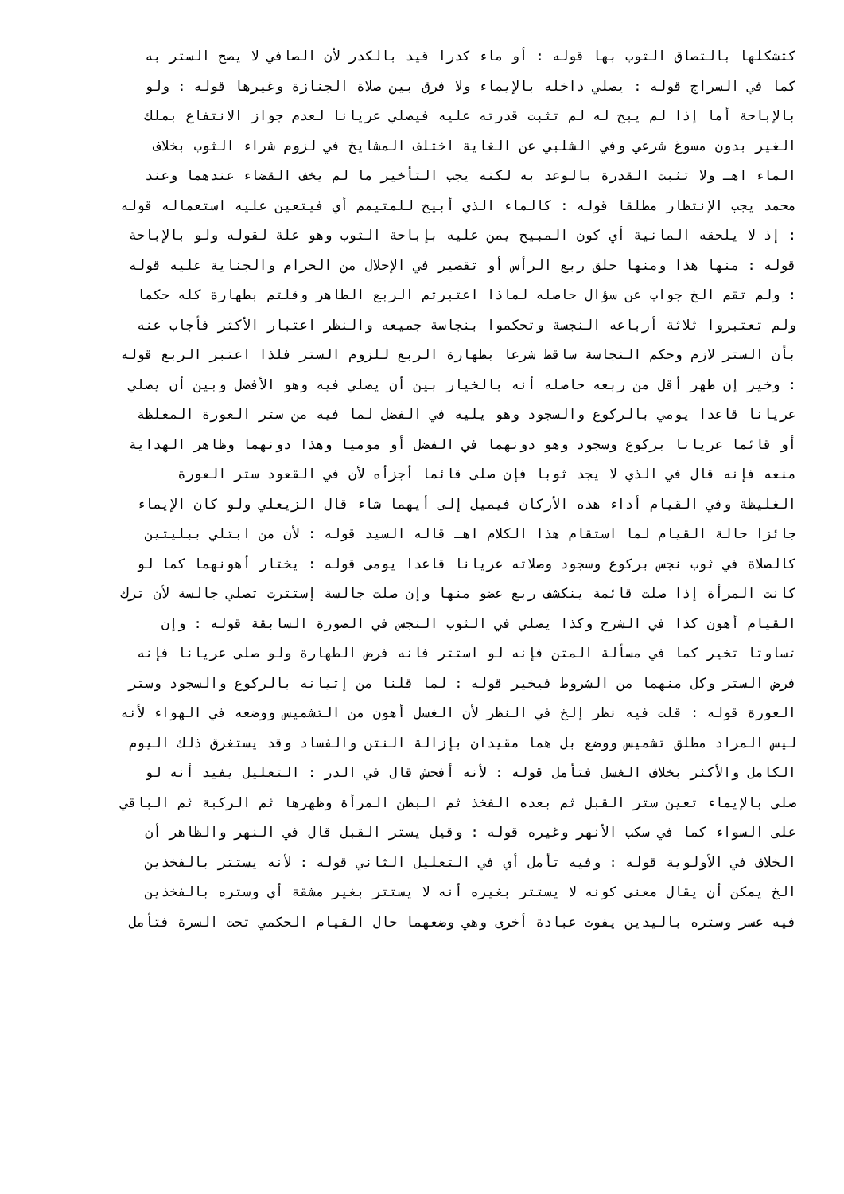كتشكلها بالتصاق الثوب بها قوله : أو ماء كدرا قيد بالكدر لأن الصافي لا يصح الستر به
كما في السراج قوله : يصلي داخله بالإيماء ولا فرق بين صلاة الجنازة وغيرها قوله : ولو
بالإباحة أما إذا لم يبح له لم تثبت قدرته عليه فيصلي عريانا لعدم جواز الانتفاع بملك
الغير بدون مسوغ شرعي وفي الشلبي عن الغاية اختلف المشايخ في لزوم شراء الثوب بخلاف
الماء اهـ ولا تثبت القدرة بالوعد به لكنه يجب التأخير ما لم يخف القضاء عندهما وعند
محمد يجب الإنتظار مطلقا قوله : كالماء الذي أبيح للمتيمم أي فيتعين عليه استعماله قوله
: إذ لا يلحقه المانية أي كون المبيح يمن عليه بإباحة الثوب وهو علة لقوله ولو بالإباحة
قوله : منها هذا ومنها حلق ربع الرأس أو تقصير في الإحلال من الحرام والجناية عليه قوله
: ولم تقم الخ جواب عن سؤال حاصله لماذا اعتبرتم الربع الطاهر وقلتم بطهارة كله حكما
ولم تعتبروا ثلاثة أرباعه النجسة وتحكموا بنجاسة جميعه والنظر اعتبار الأكثر فأجاب عنه
بأن الستر لازم وحكم النجاسة ساقط شرعا بطهارة الربع للزوم الستر فلذا اعتبر الربع قوله
: وخير إن طهر أقل من ربعه حاصله أنه بالخيار بين أن يصلي فيه وهو الأفضل وبين أن يصلي
عريانا قاعدا يومي بالركوع والسجود وهو يليه في الفضل لما فيه من ستر العورة المغلظة
أو قائما عريانا بركوع وسجود وهو دونهما في الفضل أو موميا وهذا دونهما وظاهر الهداية
منعه فإنه قال في الذي لا يجد ثوبا فإن صلى قائما أجزأه لأن في القعود ستر العورة
الغليظة وفي القيام أداء هذه الأركان فيميل إلى أيهما شاء قال الزيعلي ولو كان الإيماء
جائزا حالة القيام لما استقام هذا الكلام اهـ قاله السيد قوله : لأن من ابتلي ببليتين
كالصلاة في ثوب نجس بركوع وسجود وصلاته عريانا قاعدا يومى قوله : يختار أهونهما كما لو
كانت المرأة إذا صلت قائمة ينكشف ربع عضو منها وإن صلت جالسة إستترت تصلي جالسة لأن ترك
القيام أهون كذا في الشرح وكذا يصلي في الثوب النجس في الصورة السابقة قوله : وإن
تساوتا تخير كما في مسألة المتن فإنه لو استتر فانه فرض الطهارة ولو صلى عريانا فإنه
فرض الستر وكل منهما من الشروط فيخير قوله : لما قلنا من إتيانه بالركوع والسجود وستر
العورة قوله : قلت فيه نظر إلخ في النظر لأن الغسل أهون من التشميس ووضعه في الهواء لأنه
ليس المراد مطلق تشميس ووضع بل هما مقيدان بإزالة النتن والفساد وقد يستغرق ذلك اليوم
الكامل والأكثر بخلاف الغسل فتأمل قوله : لأنه أفحش قال في الدر : التعليل يفيد أنه لو
صلى بالإيماء تعين ستر القبل ثم بعده الفخذ ثم البطن المرأة وظهرها ثم الركبة ثم الباقي
على السواء كما في سكب الأنهر وغيره قوله : وقيل يستر القبل قال في النهر والظاهر أن
الخلاف في الأولوية قوله : وفيه تأمل أي في التعليل الثاني قوله : لأنه يستتر بالفخذين
الخ يمكن أن يقال معنى كونه لا يستتر بغيره أنه لا يستتر بغير مشقة أي وستره بالفخذين
فيه عسر وستره باليدين يفوت عبادة أخرى وهي وضعهما حال القيام الحكمي تحت السرة فتأمل